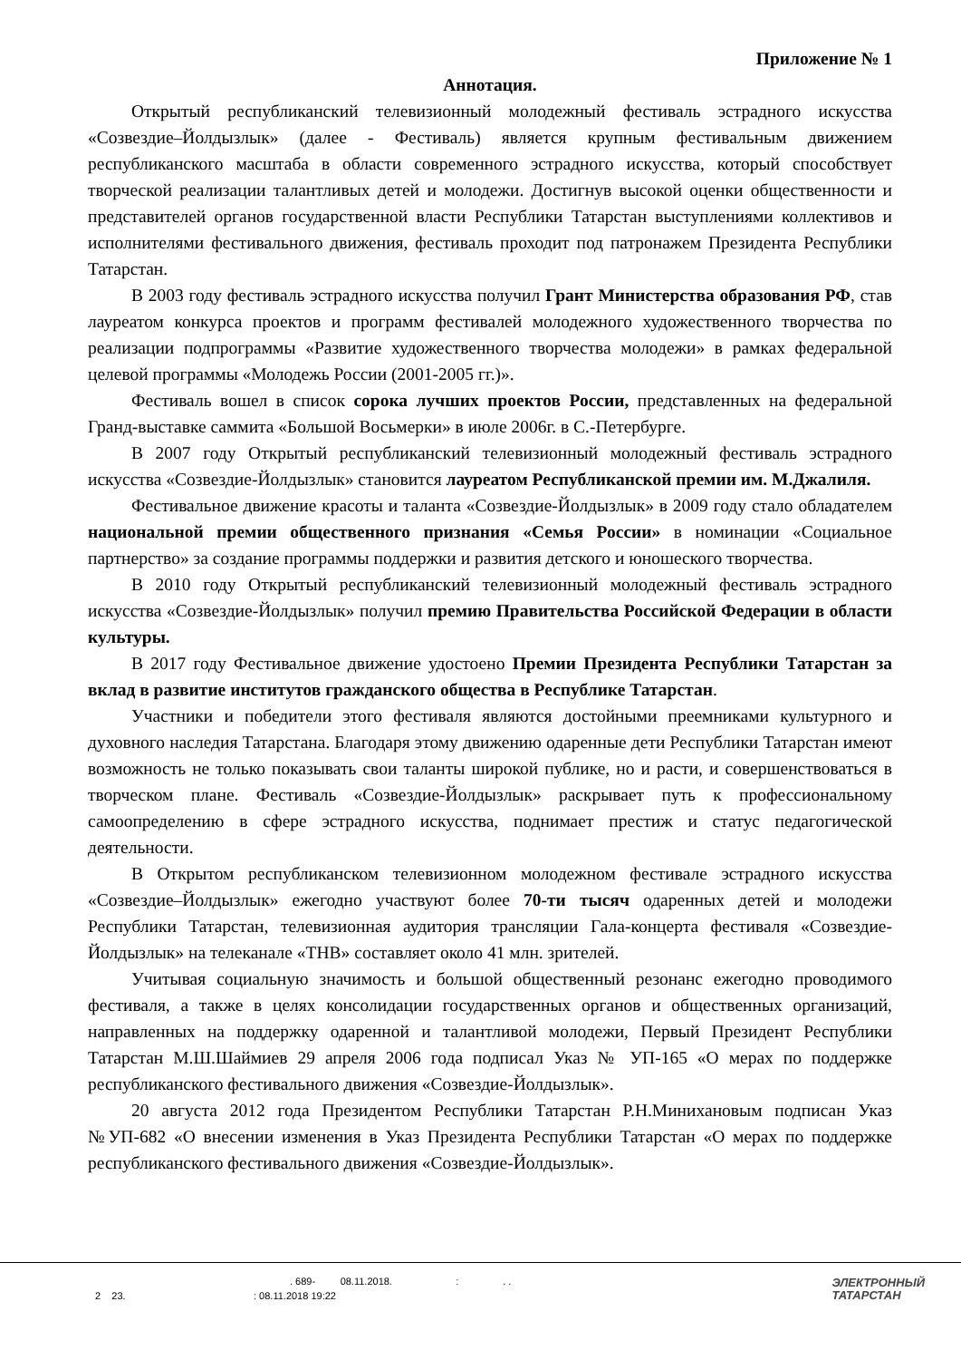Приложение № 1
Аннотация.
Открытый республиканский телевизионный молодежный фестиваль эстрадного искусства «Созвездие–Йолдызлык» (далее - Фестиваль) является крупным фестивальным движением республиканского масштаба в области современного эстрадного искусства, который способствует творческой реализации талантливых детей и молодежи. Достигнув высокой оценки общественности и представителей органов государственной власти Республики Татарстан выступлениями коллективов и исполнителями фестивального движения, фестиваль проходит под патронажем Президента Республики Татарстан.
В 2003 году фестиваль эстрадного искусства получил Грант Министерства образования РФ, став лауреатом конкурса проектов и программ фестивалей молодежного художественного творчества по реализации подпрограммы «Развитие художественного творчества молодежи» в рамках федеральной целевой программы «Молодежь России (2001-2005 гг.)».
Фестиваль вошел в список сорока лучших проектов России, представленных на федеральной Гранд-выставке саммита «Большой Восьмерки» в июле 2006г. в С.-Петербурге.
В 2007 году Открытый республиканский телевизионный молодежный фестиваль эстрадного искусства «Созвездие-Йолдызлык» становится лауреатом Республиканской премии им. М.Джалиля.
Фестивальное движение красоты и таланта «Созвездие-Йолдызлык» в 2009 году стало обладателем национальной премии общественного признания «Семья России» в номинации «Социальное партнерство» за создание программы поддержки и развития детского и юношеского творчества.
В 2010 году Открытый республиканский телевизионный молодежный фестиваль эстрадного искусства «Созвездие-Йолдызлык» получил премию Правительства Российской Федерации в области культуры.
В 2017 году Фестивальное движение удостоено Премии Президента Республики Татарстан за вклад в развитие институтов гражданского общества в Республике Татарстан.
Участники и победители этого фестиваля являются достойными преемниками культурного и духовного наследия Татарстана. Благодаря этому движению одаренные дети Республики Татарстан имеют возможность не только показывать свои таланты широкой публике, но и расти, и совершенствоваться в творческом плане. Фестиваль «Созвездие-Йолдызлык» раскрывает путь к профессиональному самоопределению в сфере эстрадного искусства, поднимает престиж и статус педагогической деятельности.
В Открытом республиканском телевизионном молодежном фестивале эстрадного искусства «Созвездие–Йолдызлык» ежегодно участвуют более 70-ти тысяч одаренных детей и молодежи Республики Татарстан, телевизионная аудитория трансляции Гала-концерта фестиваля «Созвездие-Йолдызлык» на телеканале «ТНВ» составляет около 41 млн. зрителей.
Учитывая социальную значимость и большой общественный резонанс ежегодно проводимого фестиваля, а также в целях консолидации государственных органов и общественных организаций, направленных на поддержку одаренной и талантливой молодежи, Первый Президент Республики Татарстан М.Ш.Шаймиев 29 апреля 2006 года подписал Указ № УП-165 «О мерах по поддержке республиканского фестивального движения «Созвездие-Йолдызлык».
20 августа 2012 года Президентом Республики Татарстан Р.Н.Минихановым подписан Указ №УП-682 «О внесении изменения в Указ Президента Республики Татарстан «О мерах по поддержке республиканского фестивального движения «Созвездие-Йолдызлык».
. 689- 08.11.2018. : . .
2 23. : 08.11.2018 19:22
ЭЛЕКТРОННЫЙ
ТАТАРСТАН